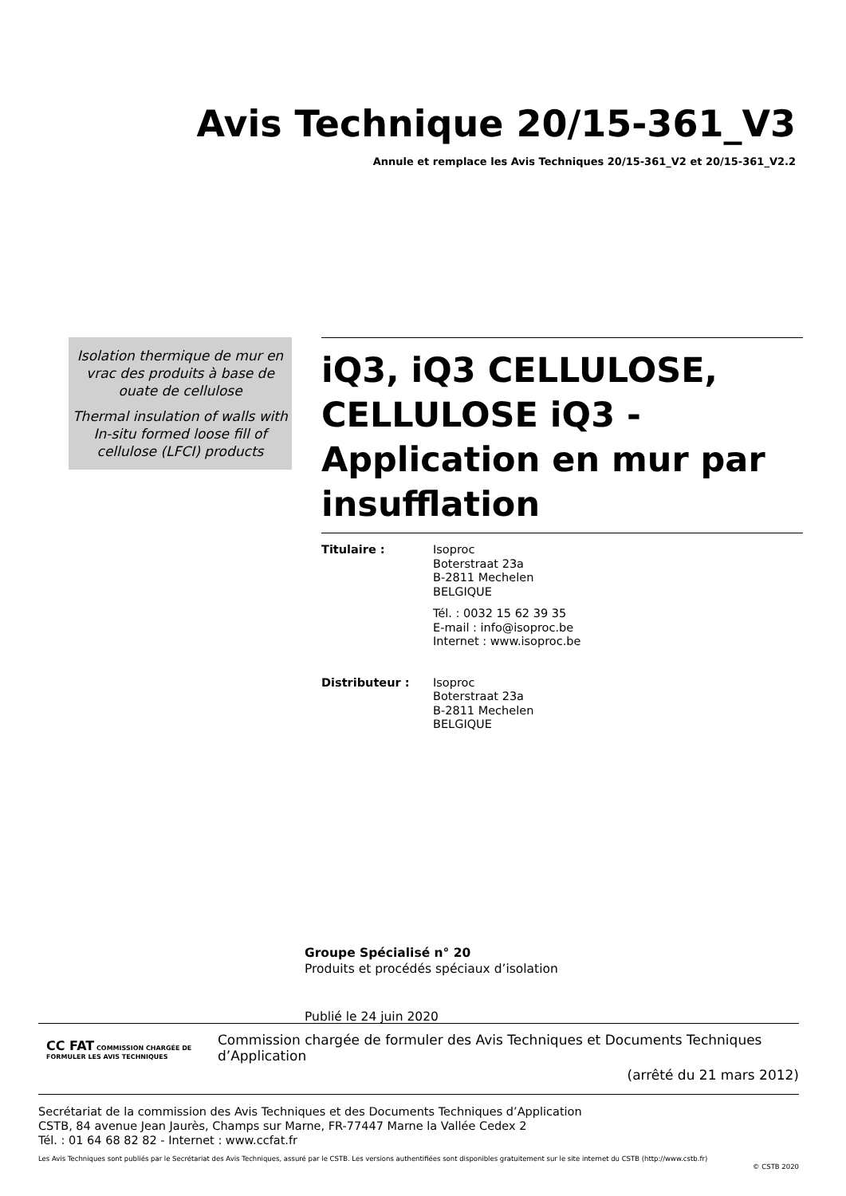Avis Technique 20/15-361_V3
Annule et remplace les Avis Techniques 20/15-361_V2 et 20/15-361_V2.2
Isolation thermique de mur en vrac des produits à base de ouate de cellulose
Thermal insulation of walls with In-situ formed loose fill of cellulose (LFCI) products
iQ3, iQ3 CELLULOSE, CELLULOSE iQ3 - Application en mur par insufflation
Titulaire : Isoproc
Boterstraat 23a
B-2811 Mechelen
BELGIQUE
Tél. : 0032 15 62 39 35
E-mail : info@isoproc.be
Internet : www.isoproc.be
Distributeur : Isoproc
Boterstraat 23a
B-2811 Mechelen
BELGIQUE
Groupe Spécialisé n° 20
Produits et procédés spéciaux d’isolation
Publié le 24 juin 2020
CC FAT COMMISSION CHARGÉE DE FORMULER LES AVIS TECHNIQUES
Commission chargée de formuler des Avis Techniques et Documents Techniques d’Application
(arrêté du 21 mars 2012)
Secrétariat de la commission des Avis Techniques et des Documents Techniques d’Application
CSTB, 84 avenue Jean Jaurès, Champs sur Marne, FR-77447 Marne la Vallée Cedex 2
Tél. : 01 64 68 82 82 - Internet : www.ccfat.fr
Les Avis Techniques sont publiés par le Secrétariat des Avis Techniques, assuré par le CSTB. Les versions authentifiées sont disponibles gratuitement sur le site internet du CSTB (http://www.cstb.fr)
© CSTB 2020